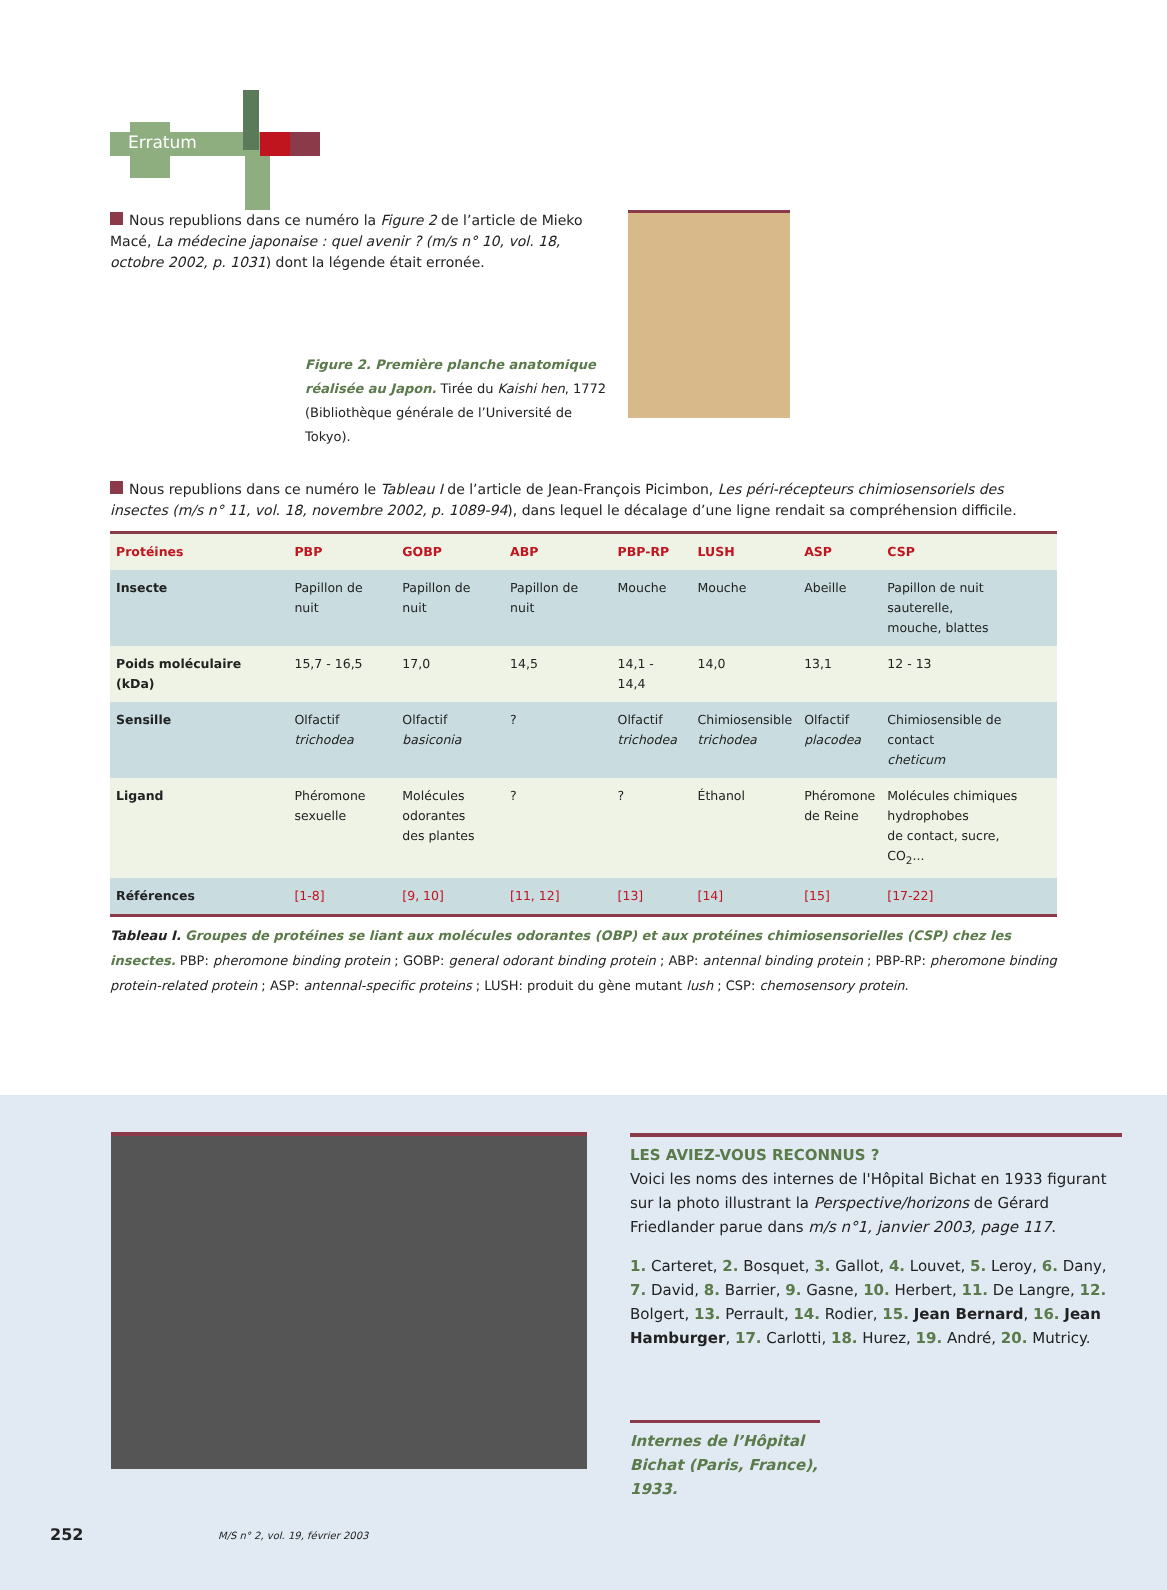Erratum
Nous republions dans ce numéro la Figure 2 de l’article de Mieko Macé, La médecine japonaise : quel avenir ? (m/s n° 10, vol. 18, octobre 2002, p. 1031) dont la légende était erronée.
Figure 2. Première planche anatomique réalisée au Japon. Tirée du Kaishi hen, 1772 (Bibliothèque générale de l’Université de Tokyo).
Nous republions dans ce numéro le Tableau I de l’article de Jean-François Picimbon, Les péri-récepteurs chimiosensoriels des insectes (m/s n° 11, vol. 18, novembre 2002, p. 1089-94), dans lequel le décalage d’une ligne rendait sa compréhension difficile.
| Protéines | PBP | GOBP | ABP | PBP-RP | LUSH | ASP | CSP |
| --- | --- | --- | --- | --- | --- | --- | --- |
| Insecte | Papillon de nuit | Papillon de nuit | Papillon de nuit | Mouche | Mouche | Abeille | Papillon de nuit sauterelle, mouche, blattes |
| Poids moléculaire (kDa) | 15,7 - 16,5 | 17,0 | 14,5 | 14,1 - 14,4 | 14,0 | 13,1 | 12 - 13 |
| Sensille | Olfactif trichodea | Olfactif basiconia | ? | Olfactif trichodea | Chimiosensible trichodea | Olfactif placodea | Chimiosensible de contact cheticum |
| Ligand | Phéromone sexuelle | Molécules odorantes des plantes | ? | ? | Éthanol | Phéromone de Reine | Molécules chimiques hydrophobes de contact, sucre, CO<sub>2</sub>... |
| Références | [1-8] | [9, 10] | [11, 12] | [13] | [14] | [15] | [17-22] |
Tableau I. Groupes de protéines se liant aux molécules odorantes (OBP) et aux protéines chimiosensorielles (CSP) chez les insectes. PBP: pheromone binding protein ; GOBP: general odorant binding protein ; ABP: antennal binding protein ; PBP-RP: pheromone binding protein-related protein ; ASP: antennal-specific proteins ; LUSH: produit du gène mutant lush ; CSP: chemosensory protein.
LES AVIEZ-VOUS RECONNUS ?
Voici les noms des internes de l'Hôpital Bichat en 1933 figurant sur la photo illustrant la Perspective/horizons de Gérard Friedlander parue dans m/s n°1, janvier 2003, page 117.
1. Carteret, 2. Bosquet, 3. Gallot, 4. Louvet, 5. Leroy, 6. Dany, 7. David, 8. Barrier, 9. Gasne, 10. Herbert, 11. De Langre, 12. Bolgert, 13. Perrault, 14. Rodier, 15. Jean Bernard, 16. Jean Hamburger, 17. Carlotti, 18. Hurez, 19. André, 20. Mutricy.
Internes de l’Hôpital Bichat (Paris, France), 1933.
252
M/S n° 2, vol. 19, février 2003